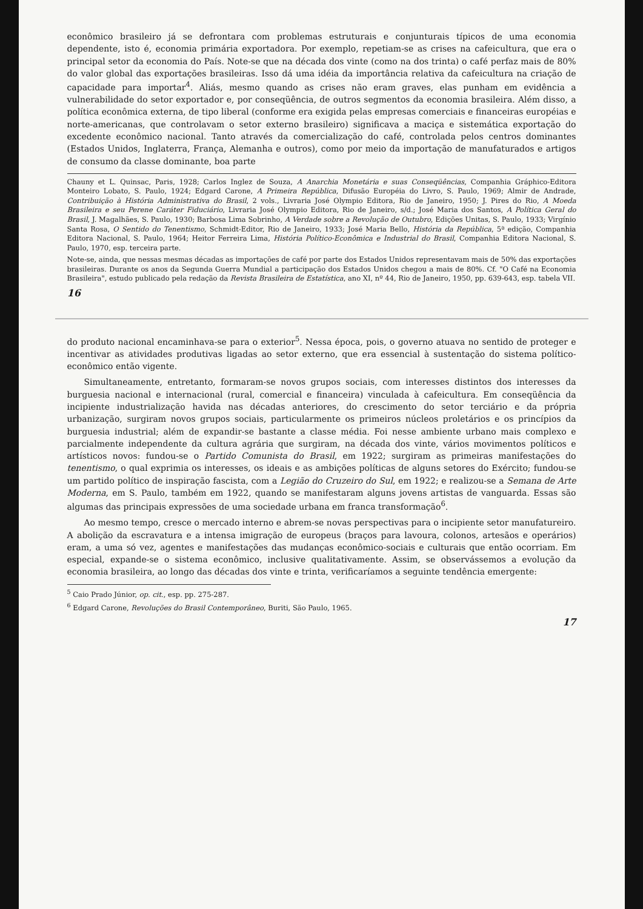econômico brasileiro já se defrontara com problemas estruturais e conjunturais típicos de uma economia dependente, isto é, economia primária exportadora. Por exemplo, repetiam-se as crises na cafeicultura, que era o principal setor da economia do País. Note-se que na década dos vinte (como na dos trinta) o café perfaz mais de 80% do valor global das exportações brasileiras. Isso dá uma idéia da importância relativa da cafeicultura na criação de capacidade para importar<sup>4</sup>. Aliás, mesmo quando as crises não eram graves, elas punham em evidência a vulnerabilidade do setor exportador e, por conseqüência, de outros segmentos da economia brasileira. Além disso, a política econômica externa, de tipo liberal (conforme era exigida pelas empresas comerciais e financeiras européias e norte-americanas, que controlavam o setor externo brasileiro) significava a maciça e sistemática exportação do excedente econômico nacional. Tanto através da comercialização do café, controlada pelos centros dominantes (Estados Unidos, Inglaterra, França, Alemanha e outros), como por meio da importação de manufaturados e artigos de consumo da classe dominante, boa parte
Chauny et L. Quinsac, Paris, 1928; Carlos Inglez de Souza, A Anarchia Monetária e suas Conseqüências, Companhia Gráphico-Editora Monteiro Lobato, S. Paulo, 1924; Edgard Carone, A Primeira República, Difusão Européia do Livro, S. Paulo, 1969; Almir de Andrade, Contribuição à História Administrativa do Brasil, 2 vols., Livraria José Olympio Editora, Rio de Janeiro, 1950; J. Pires do Rio, A Moeda Brasileira e seu Perene Caráter Fiduciário, Livraria José Olympio Editora, Rio de Janeiro, s/d.; José Maria dos Santos, A Política Geral do Brasil, J. Magalhães, S. Paulo, 1930; Barbosa Lima Sobrinho, A Verdade sobre a Revolução de Outubro, Edições Unitas, S. Paulo, 1933; Virgínio Santa Rosa, O Sentido do Tenentismo, Schmidt-Editor, Rio de Janeiro, 1933; José Maria Bello, História da República, 5ª edição, Companhia Editora Nacional, S. Paulo, 1964; Heitor Ferreira Lima, História Político-Econômica e Industrial do Brasil, Companhia Editora Nacional, S. Paulo, 1970, esp. terceira parte.
Note-se, ainda, que nessas mesmas décadas as importações de café por parte dos Estados Unidos representavam mais de 50% das exportações brasileiras. Durante os anos da Segunda Guerra Mundial a participação dos Estados Unidos chegou a mais de 80%. Cf. "O Café na Economia Brasileira", estudo publicado pela redação da Revista Brasileira de Estatística, ano XI, nº 44, Rio de Janeiro, 1950, pp. 639-643, esp. tabela VII.
16
do produto nacional encaminhava-se para o exterior<sup>5</sup>. Nessa época, pois, o governo atuava no sentido de proteger e incentivar as atividades produtivas ligadas ao setor externo, que era essencial à sustentação do sistema político-econômico então vigente.
Simultaneamente, entretanto, formaram-se novos grupos sociais, com interesses distintos dos interesses da burguesia nacional e internacional (rural, comercial e financeira) vinculada à cafeicultura. Em conseqüência da incipiente industrialização havida nas décadas anteriores, do crescimento do setor terciário e da própria urbanização, surgiram novos grupos sociais, particularmente os primeiros núcleos proletários e os princípios da burguesia industrial; além de expandir-se bastante a classe média. Foi nesse ambiente urbano mais complexo e parcialmente independente da cultura agrária que surgiram, na década dos vinte, vários movimentos políticos e artísticos novos: fundou-se o Partido Comunista do Brasil, em 1922; surgiram as primeiras manifestações do tenentismo, o qual exprimia os interesses, os ideais e as ambições políticas de alguns setores do Exército; fundou-se um partido político de inspiração fascista, com a Legião do Cruzeiro do Sul, em 1922; e realizou-se a Semana de Arte Moderna, em S. Paulo, também em 1922, quando se manifestaram alguns jovens artistas de vanguarda. Essas são algumas das principais expressões de uma sociedade urbana em franca transformação<sup>6</sup>.
Ao mesmo tempo, cresce o mercado interno e abrem-se novas perspectivas para o incipiente setor manufatureiro. A abolição da escravatura e a intensa imigração de europeus (braços para lavoura, colonos, artesãos e operários) eram, a uma só vez, agentes e manifestações das mudanças econômico-sociais e culturais que então ocorriam. Em especial, expande-se o sistema econômico, inclusive qualitativamente. Assim, se observássemos a evolução da economia brasileira, ao longo das décadas dos vinte e trinta, verificaríamos a seguinte tendência emergente:
<sup>5</sup> Caio Prado Júnior, op. cit., esp. pp. 275-287.
<sup>6</sup> Edgard Carone, Revoluções do Brasil Contemporâneo, Buriti, São Paulo, 1965.
17